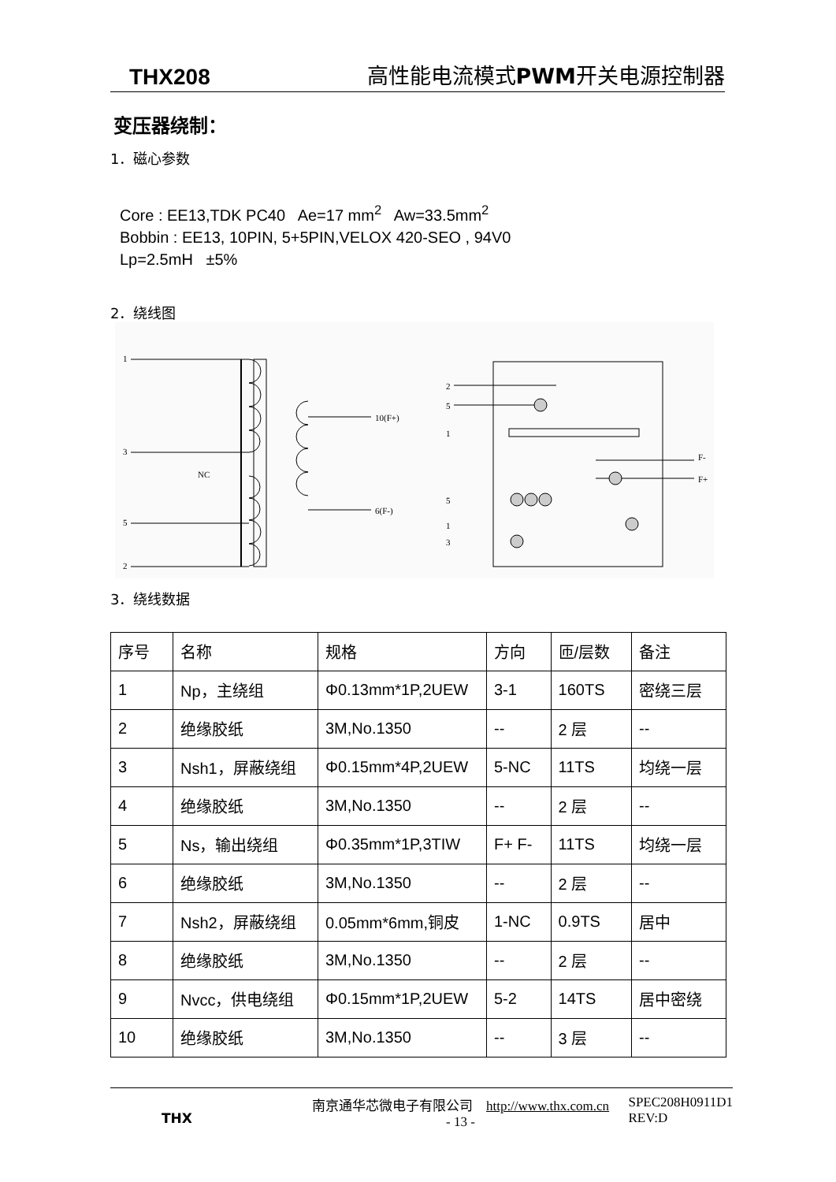THX208 高性能电流模式PWM开关电源控制器
变压器绕制：
1．磁心参数
Core : EE13,TDK PC40 Ae=17 mm<sup>2</sup> Aw=33.5mm<sup>2</sup>
Bobbin : EE13, 10PIN, 5+5PIN,VELOX 420-SEO , 94V0
Lp=2.5mH ±5%
2．绕线图
1
3
NC
5
2
10(F+)
6(F-)
2
5
1
5
1
3
F-
F+
3．绕线数据
| 序号 | 名称 | 规格 | 方向 | 匝/层数 | 备注 |
| 1 | Np，主绕组 | Φ0.13mm*1P,2UEW | 3-1 | 160TS | 密绕三层 |
| 2 | 绝缘胶纸 | 3M,No.1350 | -- | 2 层 | -- |
| 3 | Nsh1，屏蔽绕组 | Φ0.15mm*4P,2UEW | 5-NC | 11TS | 均绕一层 |
| 4 | 绝缘胶纸 | 3M,No.1350 | -- | 2 层 | -- |
| 5 | Ns，输出绕组 | Φ0.35mm*1P,3TIW | F+ F- | 11TS | 均绕一层 |
| 6 | 绝缘胶纸 | 3M,No.1350 | -- | 2 层 | -- |
| 7 | Nsh2，屏蔽绕组 | 0.05mm*6mm,铜皮 | 1-NC | 0.9TS | 居中 |
| 8 | 绝缘胶纸 | 3M,No.1350 | -- | 2 层 | -- |
| 9 | Nvcc，供电绕组 | Φ0.15mm*1P,2UEW | 5-2 | 14TS | 居中密绕 |
| 10 | 绝缘胶纸 | 3M,No.1350 | -- | 3 层 | -- |
THX
南京通华芯微电子有限公司 http://www.thx.com.cn
- 13 -
SPEC208H0911D1
REV:D